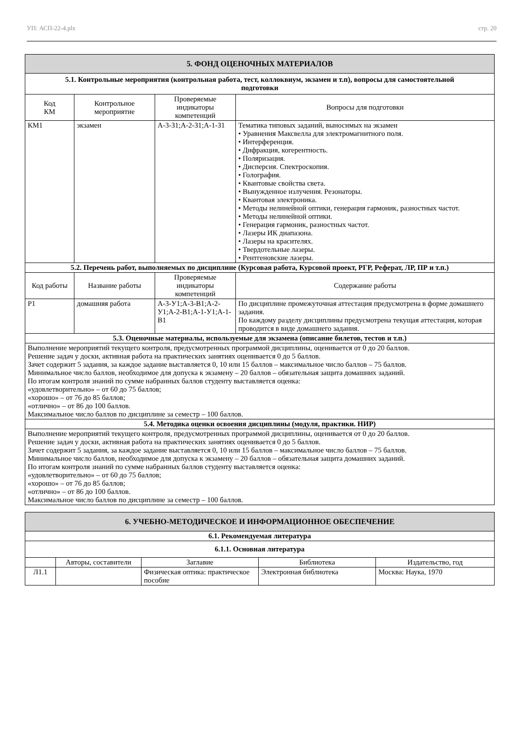УП: АСП-22-4.plx стр. 20
| 5. ФОНД ОЦЕНОЧНЫХ МАТЕРИАЛОВ | | | |
| 5.1. Контрольные мероприятия (контрольная работа, тест, коллоквиум, экзамен и т.п), вопросы для самостоятельной подготовки | | | |
| Код КМ | Контрольное мероприятие | Проверяемые индикаторы компетенций | Вопросы для подготовки |
| КМ1 | экзамен | А-3-З1;А-2-З1;А-1-З1 | Тематика типовых заданий, выносимых на экзамен • Уравнения Максвелла для электромагнитного поля. • Интерференция. • Дифракция, когерентность. • Поляризация. • Дисперсия. Спектроскопия. • Голография. • Квантовые свойства света. • Вынужденное излучения. Резонаторы. • Квантовая электроника. • Методы нелинейной оптики, генерация гармоник, разностных частот. • Методы нелинейной оптики. • Генерация гармоник, разностных частот. • Лазеры ИК диапазона. • Лазеры на красителях. • Твердотельные лазеры. • Рентгеновские лазеры. |
| 5.2. Перечень работ, выполняемых по дисциплине (Курсовая работа, Курсовой проект, РГР, Реферат, ЛР, ПР и т.п.) | | | |
| Код работы | Название работы | Проверяемые индикаторы компетенций | Содержание работы |
| Р1 | домашняя работа | А-3-У1;А-3-В1;А-2-У1;А-2-В1;А-1-У1;А-1-В1 | По дисциплине промежуточная аттестация предусмотрена в форме домашнего задания. По каждому разделу дисциплины предусмотрена текущая аттестация, которая проводится в виде домашнего задания. |
| 5.3. Оценочные материалы, используемые для экзамена (описание билетов, тестов и т.п.) | | | |
| Выполнение мероприятий текущего контроля, предусмотренных программой дисциплины, оценивается от 0 до 20 баллов. Решение задач у доски, активная работа на практических занятиях оценивается 0 до 5 баллов. Зачет содержит 5 задания, за каждое задание выставляется 0, 10 или 15 баллов – максимальное число баллов – 75 баллов. Минимальное число баллов, необходимое для допуска к экзамену – 20 баллов – обязательная защита домашних заданий. По итогам контроля знаний по сумме набранных баллов студенту выставляется оценка: «удовлетворительно» – от 60 до 75 баллов; «хорошо» – от 76 до 85 баллов; «отлично» – от 86 до 100 баллов. Максимальное число баллов по дисциплине за семестр – 100 баллов. | | | |
| 5.4. Методика оценки освоения дисциплины (модуля, практики. НИР) | | | |
| Выполнение мероприятий текущего контроля, предусмотренных программой дисциплины, оценивается от 0 до 20 баллов. Решение задач у доски, активная работа на практических занятиях оценивается 0 до 5 баллов. Зачет содержит 5 задания, за каждое задание выставляется 0, 10 или 15 баллов – максимальное число баллов – 75 баллов. Минимальное число баллов, необходимое для допуска к экзамену – 20 баллов – обязательная защита домашних заданий. По итогам контроля знаний по сумме набранных баллов студенту выставляется оценка: «удовлетворительно» – от 60 до 75 баллов; «хорошо» – от 76 до 85 баллов; «отлично» – от 86 до 100 баллов. Максимальное число баллов по дисциплине за семестр – 100 баллов. | | | |
| 6. УЧЕБНО-МЕТОДИЧЕСКОЕ И ИНФОРМАЦИОННОЕ ОБЕСПЕЧЕНИЕ | | | | |
| 6.1. Рекомендуемая литература | | | | |
| 6.1.1. Основная литература | | | | |
| | Авторы, составители | Заглавие | Библиотека | Издательство, год |
| Л1.1 | | Физическая оптика: практическое пособие | Электронная библиотека | Москва: Наука, 1970 |